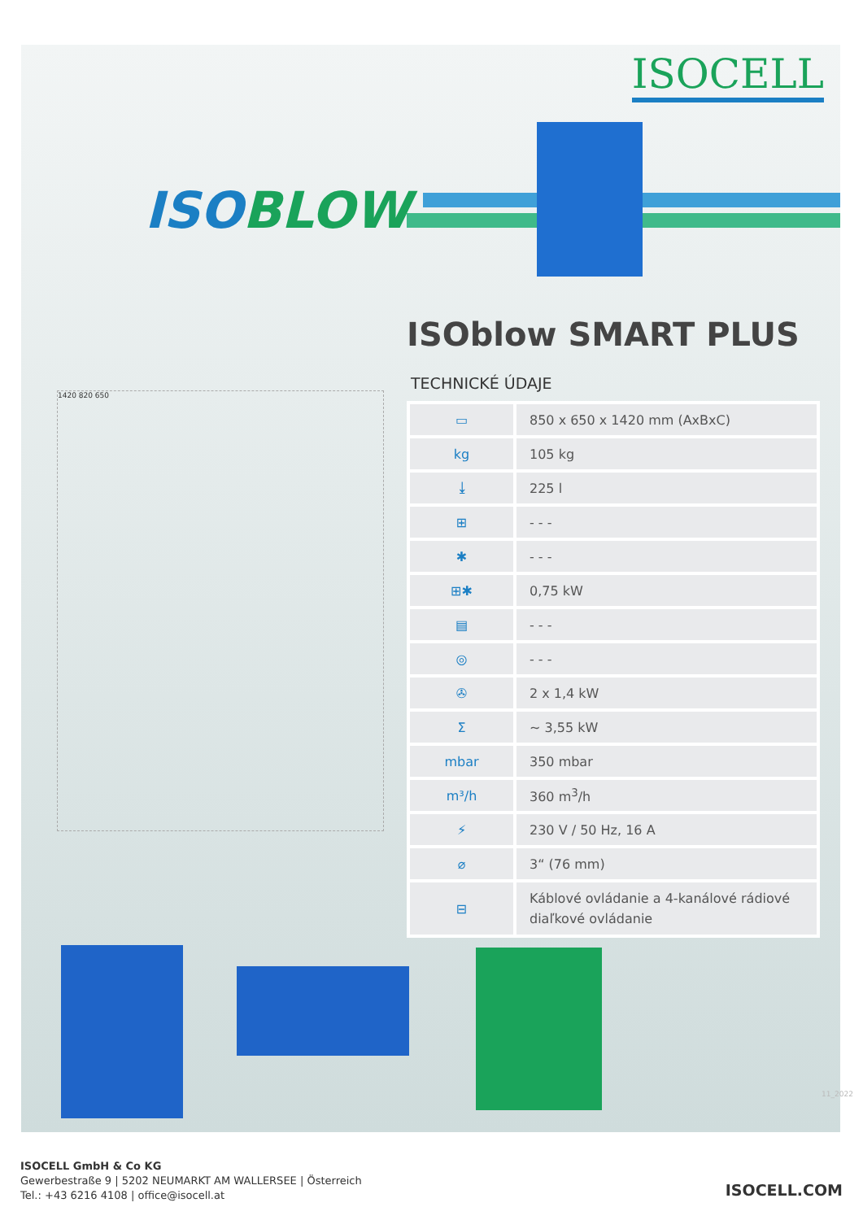ISOCELL
ISOBLOW
ISOblow SMART PLUS
TECHNICKÉ ÚDAJE
1420 820 650
| ▭ | 850 x 650 x 1420 mm (AxBxC) |
| kg | 105 kg |
| ⤓ | 225 l |
| ⊞ | - - - |
| ✱ | - - - |
| ⊞✱ | 0,75 kW |
| ▤ | - - - |
| ◎ | - - - |
| ✇ | 2 x 1,4 kW |
| Σ | ~ 3,55 kW |
| mbar | 350 mbar |
| m³/h | 360 m<sup>3</sup>/h |
| ⚡ | 230 V / 50 Hz, 16 A |
| ⌀ | 3“ (76 mm) |
| ⊟ | Káblové ovládanie a 4-kanálové rádiové diaľkové ovládanie |
11_2022
ISOCELL GmbH & Co KG
Gewerbestraße 9 | 5202 NEUMARKT AM WALLERSEE | Österreich
Tel.: +43 6216 4108 | office@isocell.at
ISOCELL.COM